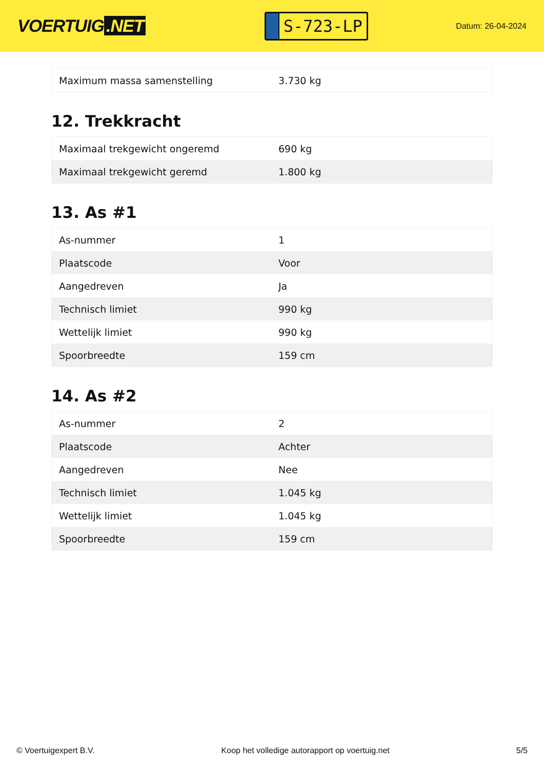VOERTUIG.NET
S-723-LP
Datum: 26-04-2024
| Maximum massa samenstelling | 3.730 kg |
12. Trekkracht
| Maximaal trekgewicht ongeremd | 690 kg |
| Maximaal trekgewicht geremd | 1.800 kg |
13. As #1
| As-nummer | 1 |
| Plaatscode | Voor |
| Aangedreven | Ja |
| Technisch limiet | 990 kg |
| Wettelijk limiet | 990 kg |
| Spoorbreedte | 159 cm |
14. As #2
| As-nummer | 2 |
| Plaatscode | Achter |
| Aangedreven | Nee |
| Technisch limiet | 1.045 kg |
| Wettelijk limiet | 1.045 kg |
| Spoorbreedte | 159 cm |
© Voertuigexpert B.V. Koop het volledige autorapport op voertuig.net 5/5